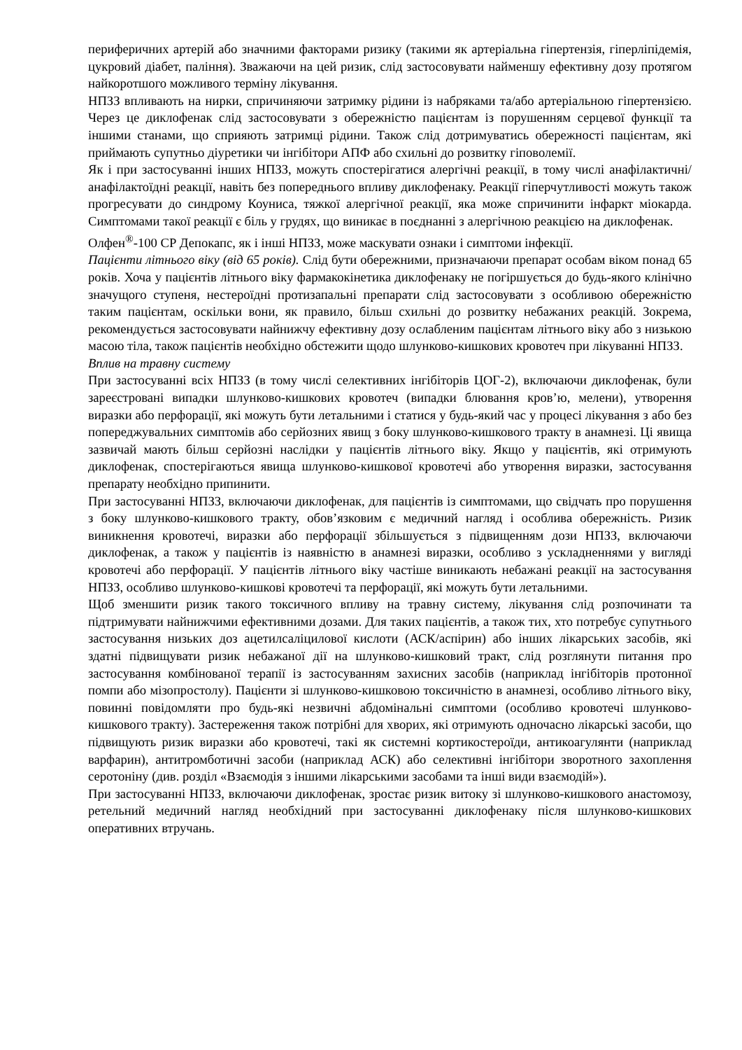периферичних артерій або значними факторами ризику (такими як артеріальна гіпертензія, гіперліпідемія, цукровий діабет, паління). Зважаючи на цей ризик, слід застосовувати найменшу ефективну дозу протягом найкоротшого можливого терміну лікування.
НПЗЗ впливають на нирки, спричиняючи затримку рідини із набряками та/або артеріальною гіпертензією. Через це диклофенак слід застосовувати з обережністю пацієнтам із порушенням серцевої функції та іншими станами, що сприяють затримці рідини. Також слід дотримуватись обережності пацієнтам, які приймають супутньо діуретики чи інгібітори АПФ або схильні до розвитку гіповолемії.
Як і при застосуванні інших НПЗЗ, можуть спостерігатися алергічні реакції, в тому числі анафілактичні/анафілактоїдні реакції, навіть без попереднього впливу диклофенаку. Реакції гіперчутливості можуть також прогресувати до синдрому Коуниса, тяжкої алергічної реакції, яка може спричинити інфаркт міокарда. Симптомами такої реакції є біль у грудях, що виникає в поєднанні з алергічною реакцією на диклофенак.
Олфен<sup>®</sup>-100 СР Депокапс, як і інші НПЗЗ, може маскувати ознаки і симптоми інфекції.
Пацієнти літнього віку (від 65 років). Слід бути обережними, призначаючи препарат особам віком понад 65 років. Хоча у пацієнтів літнього віку фармакокінетика диклофенаку не погіршується до будь-якого клінічно значущого ступеня, нестероїдні протизапальні препарати слід застосовувати з особливою обережністю таким пацієнтам, оскільки вони, як правило, більш схильні до розвитку небажаних реакцій. Зокрема, рекомендується застосовувати найнижчу ефективну дозу ослабленим пацієнтам літнього віку або з низькою масою тіла, також пацієнтів необхідно обстежити щодо шлунково-кишкових кровотеч при лікуванні НПЗЗ.
Вплив на травну систему
При застосуванні всіх НПЗЗ (в тому числі селективних інгібіторів ЦОГ-2), включаючи диклофенак, були зареєстровані випадки шлунково-кишкових кровотеч (випадки блювання кров’ю, мелени), утворення виразки або перфорації, які можуть бути летальними і статися у будь-який час у процесі лікування з або без попереджувальних симптомів або серйозних явищ з боку шлунково-кишкового тракту в анамнезі. Ці явища зазвичай мають більш серйозні наслідки у пацієнтів літнього віку. Якщо у пацієнтів, які отримують диклофенак, спостерігаються явища шлунково-кишкової кровотечі або утворення виразки, застосування препарату необхідно припинити.
При застосуванні НПЗЗ, включаючи диклофенак, для пацієнтів із симптомами, що свідчать про порушення з боку шлунково-кишкового тракту, обов’язковим є медичний нагляд і особлива обережність. Ризик виникнення кровотечі, виразки або перфорації збільшується з підвищенням дози НПЗЗ, включаючи диклофенак, а також у пацієнтів із наявністю в анамнезі виразки, особливо з ускладненнями у вигляді кровотечі або перфорації. У пацієнтів літнього віку частіше виникають небажані реакції на застосування НПЗЗ, особливо шлунково-кишкові кровотечі та перфорації, які можуть бути летальними.
Щоб зменшити ризик такого токсичного впливу на травну систему, лікування слід розпочинати та підтримувати найнижчими ефективними дозами. Для таких пацієнтів, а також тих, хто потребує супутнього застосування низьких доз ацетилсаліцилової кислоти (АСК/аспірин) або інших лікарських засобів, які здатні підвищувати ризик небажаної дії на шлунково-кишковий тракт, слід розглянути питання про застосування комбінованої терапії із застосуванням захисних засобів (наприклад інгібіторів протонної помпи або мізопростолу). Пацієнти зі шлунково-кишковою токсичністю в анамнезі, особливо літнього віку, повинні повідомляти про будь-які незвичні абдомінальні симптоми (особливо кровотечі шлунково-кишкового тракту). Застереження також потрібні для хворих, які отримують одночасно лікарські засоби, що підвищують ризик виразки або кровотечі, такі як системні кортикостероїди, антикоагулянти (наприклад варфарин), антитромботичні засоби (наприклад АСК) або селективні інгібітори зворотного захоплення серотоніну (див. розділ «Взаємодія з іншими лікарськими засобами та інші види взаємодій»).
При застосуванні НПЗЗ, включаючи диклофенак, зростає ризик витоку зі шлунково-кишкового анастомозу, ретельний медичний нагляд необхідний при застосуванні диклофенаку після шлунково-кишкових оперативних втручань.